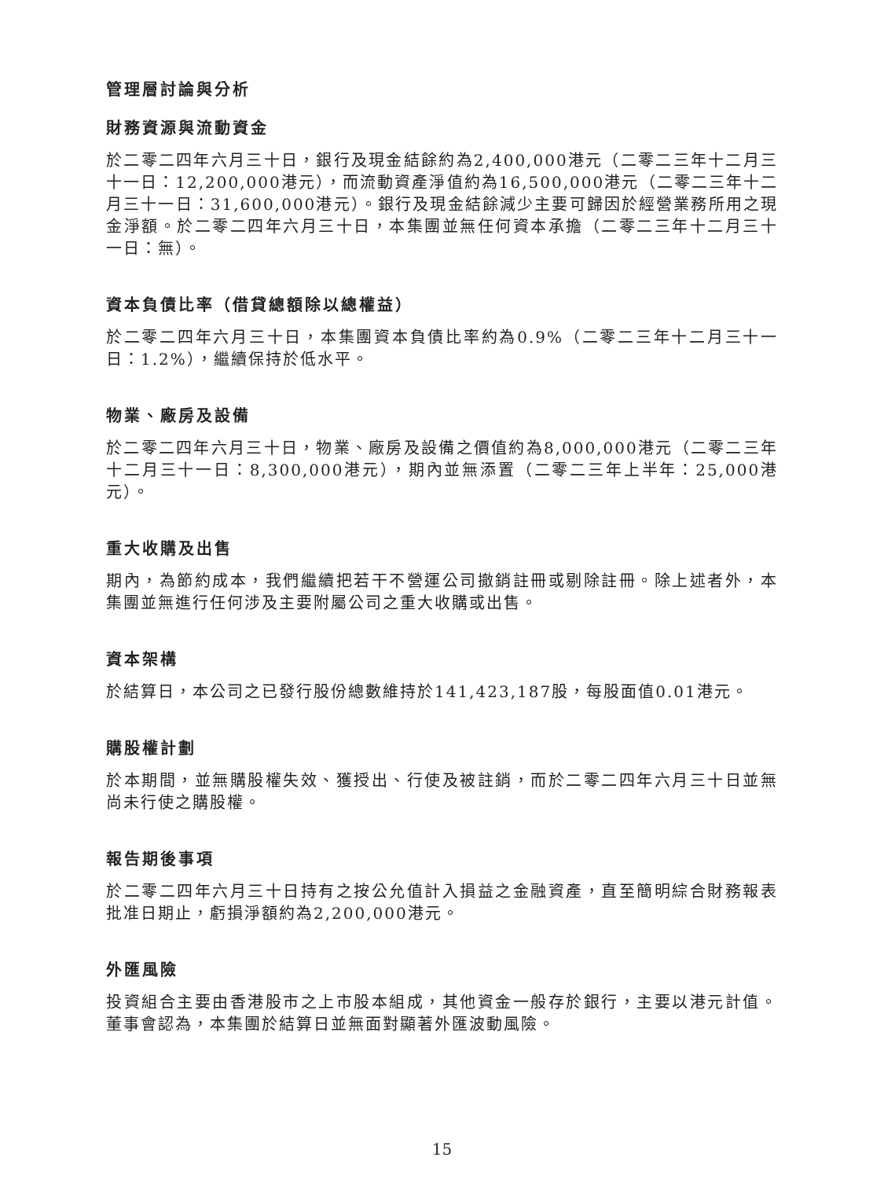管理層討論與分析
財務資源與流動資金
於二零二四年六月三十日，銀行及現金結餘約為2,400,000港元（二零二三年十二月三十一日：12,200,000港元），而流動資產淨值約為16,500,000港元（二零二三年十二月三十一日：31,600,000港元）。銀行及現金結餘減少主要可歸因於經營業務所用之現金淨額。於二零二四年六月三十日，本集團並無任何資本承擔（二零二三年十二月三十一日：無）。
資本負債比率（借貸總額除以總權益）
於二零二四年六月三十日，本集團資本負債比率約為0.9%（二零二三年十二月三十一日：1.2%），繼續保持於低水平。
物業、廠房及設備
於二零二四年六月三十日，物業、廠房及設備之價值約為8,000,000港元（二零二三年十二月三十一日：8,300,000港元），期內並無添置（二零二三年上半年：25,000港元）。
重大收購及出售
期內，為節約成本，我們繼續把若干不營運公司撤銷註冊或剔除註冊。除上述者外，本集團並無進行任何涉及主要附屬公司之重大收購或出售。
資本架構
於結算日，本公司之已發行股份總數維持於141,423,187股，每股面值0.01港元。
購股權計劃
於本期間，並無購股權失效、獲授出、行使及被註銷，而於二零二四年六月三十日並無尚未行使之購股權。
報告期後事項
於二零二四年六月三十日持有之按公允值計入損益之金融資產，直至簡明綜合財務報表批准日期止，虧損淨額約為2,200,000港元。
外匯風險
投資組合主要由香港股市之上市股本組成，其他資金一般存於銀行，主要以港元計值。董事會認為，本集團於結算日並無面對顯著外匯波動風險。
15